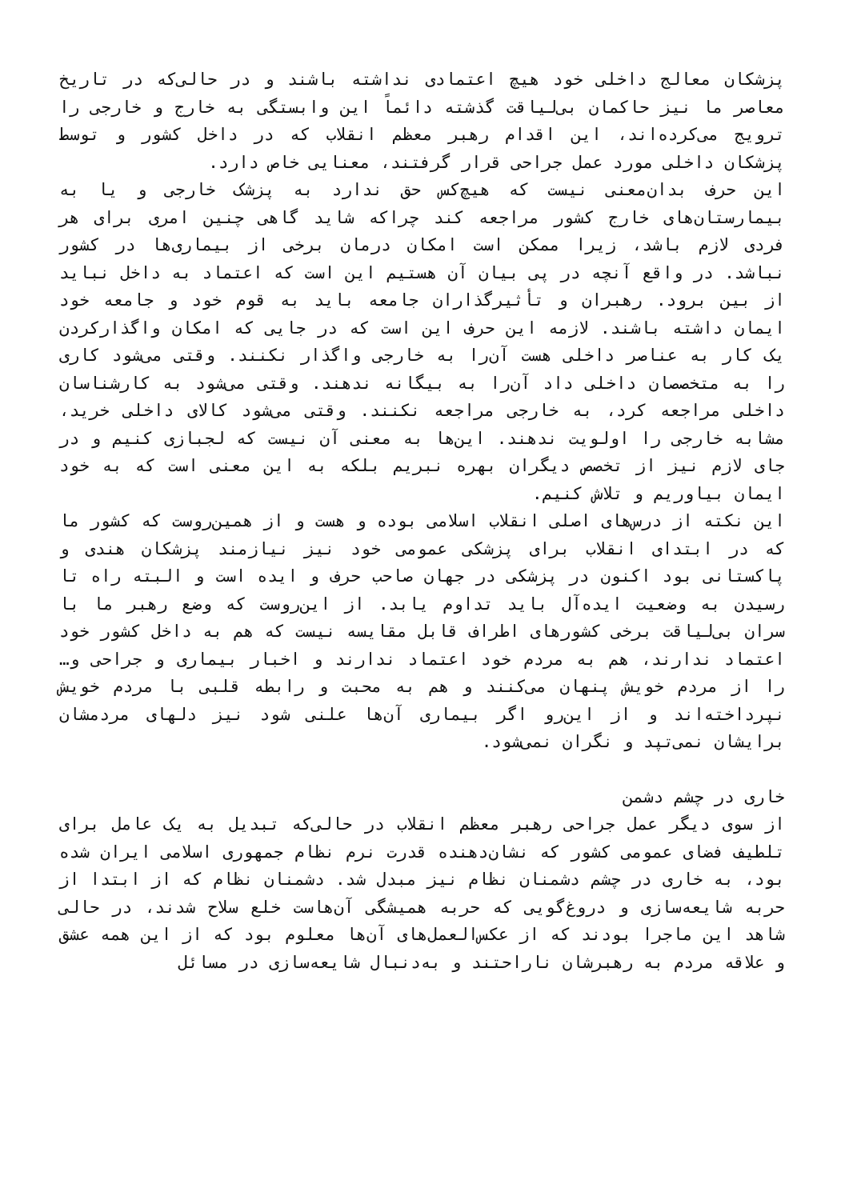پزشکان معالج داخلی خود هیچ اعتمادی نداشته باشند و در حالی‌که در تاریخ معاصر ما نیز حاکمان بی‌لیاقت گذشته دائماً این وابستگی به خارج و خارجی را ترویج می‌کرده‌اند، این اقدام رهبر معظم انقلاب که در داخل کشور و توسط پزشکان داخلی مورد عمل جراحی قرار گرفتند، معنایی خاص دارد.
این حرف بدان‌معنی نیست که هیچ‌کس حق ندارد به پزشک خارجی و یا به بیمارستان‌های خارج کشور مراجعه کند چراکه شاید گاهی چنین امری برای هر فردی لازم باشد، زیرا ممکن است امکان درمان برخی از بیماری‌ها در کشور نباشد. در واقع آنچه در پی بیان آن هستیم این است که اعتماد به داخل نباید از بین برود. رهبران و تأثیرگذاران جامعه باید به قوم خود و جامعه خود ایمان داشته باشند. لازمه این حرف این است که در جایی که امکان واگذارکردن یک کار به عناصر داخلی هست آن‌را به خارجی واگذار نکنند. وقتی می‌شود کاری را به متخصصان داخلی داد آن‌را به بیگانه ندهند. وقتی می‌شود به کارشناسان داخلی مراجعه کرد، به خارجی مراجعه نکنند. وقتی می‌شود کالای داخلی خرید، مشابه خارجی را اولویت ندهند. این‌ها به معنی آن نیست که لجبازی کنیم و در جای لازم نیز از تخصص دیگران بهره نبریم بلکه به این معنی است که به خود ایمان بیاوریم و تلاش کنیم.
این نکته از درس‌های اصلی انقلاب اسلامی بوده و هست و از همین‌روست که کشور ما که در ابتدای انقلاب برای پزشکی عمومی خود نیز نیازمند پزشکان هندی و پاکستانی بود اکنون در پزشکی در جهان صاحب حرف و ایده است و البته راه تا رسیدن به وضعیت ایده‌آل باید تداوم یابد. از این‌روست که وضع رهبر ما با سران بی‌لیاقت برخی کشورهای اطراف قابل مقایسه نیست که هم به داخل کشور خود اعتماد ندارند، هم به مردم خود اعتماد ندارند و اخبار بیماری و جراحی و… را از مردم خویش پنهان می‌کنند و هم به محبت و رابطه قلبی با مردم خویش نپرداخته‌اند و از این‌رو اگر بیماری آن‌ها علنی شود نیز دلهای مردمشان برایشان نمی‌تپد و نگران نمی‌شود.
خاری در چشم دشمن
از سوی دیگر عمل جراحی رهبر معظم انقلاب در حالی‌که تبدیل به یک عامل برای تلطیف فضای عمومی کشور که نشان‌دهنده قدرت نرم نظام جمهوری اسلامی ایران شده بود، به خاری در چشم دشمنان نظام نیز مبدل شد. دشمنان نظام که از ابتدا از حربه شایعه‌سازی و دروغ‌گویی که حربه همیشگی آن‌هاست خلع سلاح شدند، در حالی شاهد این ماجرا بودند که از عکس‌العمل‌های آن‌ها معلوم بود که از این همه عشق و علاقه مردم به رهبرشان ناراحتند و به‌دنبال شایعه‌سازی در مسائل